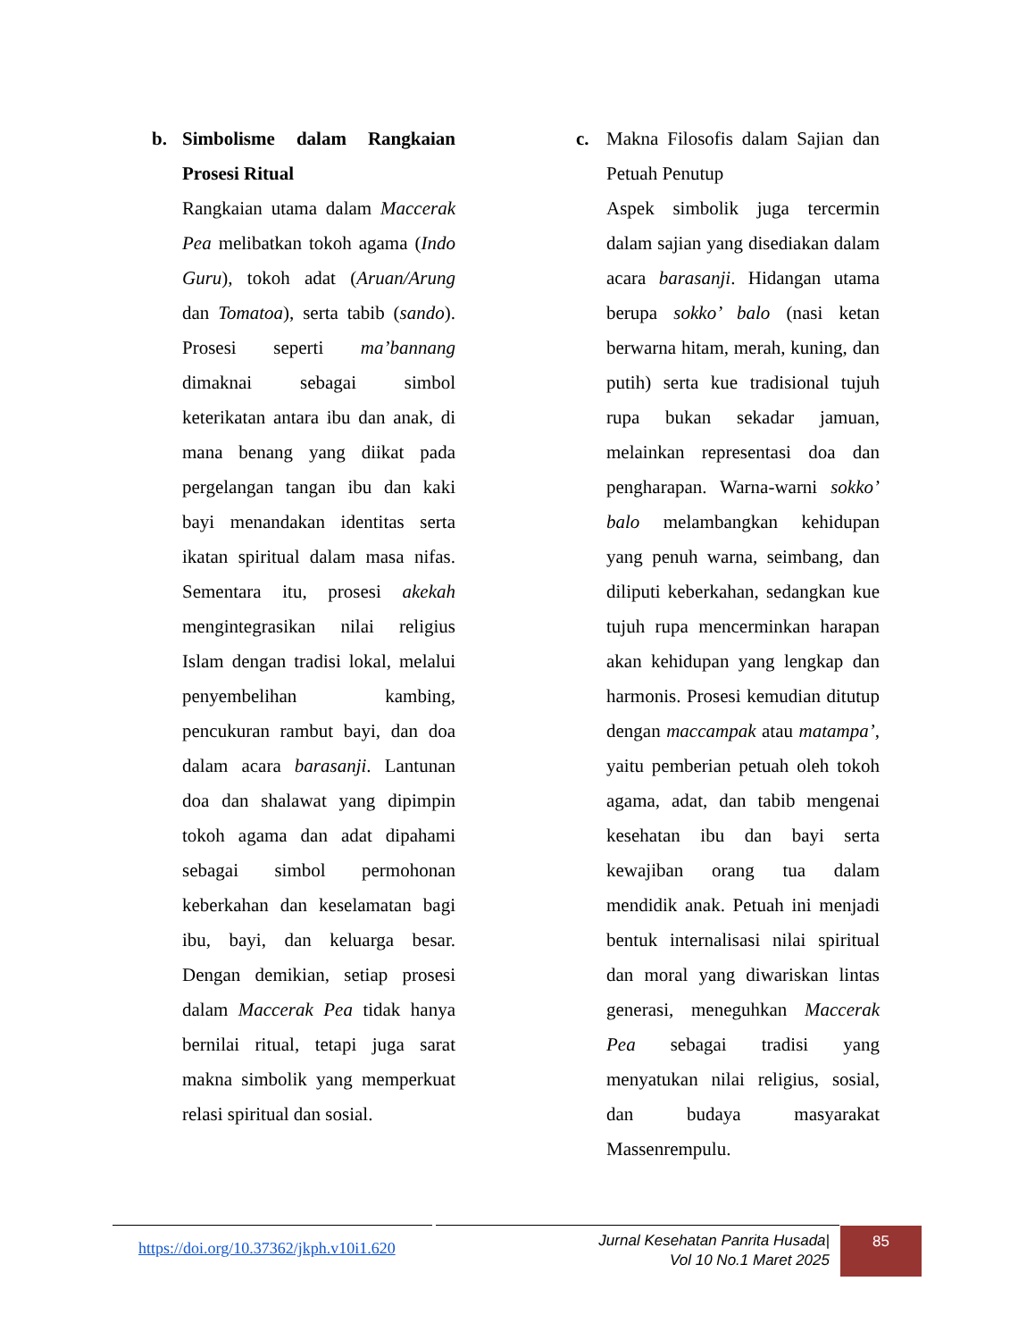b. Simbolisme dalam Rangkaian Prosesi Ritual
Rangkaian utama dalam Maccerak Pea melibatkan tokoh agama (Indo Guru), tokoh adat (Aruan/Arung dan Tomatoa), serta tabib (sando). Prosesi seperti ma’bannang dimaknai sebagai simbol keterikatan antara ibu dan anak, di mana benang yang diikat pada pergelangan tangan ibu dan kaki bayi menandakan identitas serta ikatan spiritual dalam masa nifas. Sementara itu, prosesi akekah mengintegrasikan nilai religius Islam dengan tradisi lokal, melalui penyembelihan kambing, pencukuran rambut bayi, dan doa dalam acara barasanji. Lantunan doa dan shalawat yang dipimpin tokoh agama dan adat dipahami sebagai simbol permohonan keberkahan dan keselamatan bagi ibu, bayi, dan keluarga besar. Dengan demikian, setiap prosesi dalam Maccerak Pea tidak hanya bernilai ritual, tetapi juga sarat makna simbolik yang memperkuat relasi spiritual dan sosial.
c. Makna Filosofis dalam Sajian dan Petuah Penutup
Aspek simbolik juga tercermin dalam sajian yang disediakan dalam acara barasanji. Hidangan utama berupa sokko’ balo (nasi ketan berwarna hitam, merah, kuning, dan putih) serta kue tradisional tujuh rupa bukan sekadar jamuan, melainkan representasi doa dan pengharapan. Warna-warni sokko’ balo melambangkan kehidupan yang penuh warna, seimbang, dan diliputi keberkahan, sedangkan kue tujuh rupa mencerminkan harapan akan kehidupan yang lengkap dan harmonis. Prosesi kemudian ditutup dengan maccampak atau matampa’, yaitu pemberian petuah oleh tokoh agama, adat, dan tabib mengenai kesehatan ibu dan bayi serta kewajiban orang tua dalam mendidik anak. Petuah ini menjadi bentuk internalisasi nilai spiritual dan moral yang diwariskan lintas generasi, meneguhkan Maccerak Pea sebagai tradisi yang menyatukan nilai religius, sosial, dan budaya masyarakat Massenrempulu.
https://doi.org/10.37362/jkph.v10i1.620
Jurnal Kesehatan Panrita Husada|
Vol 10 No.1 Maret 2025
85